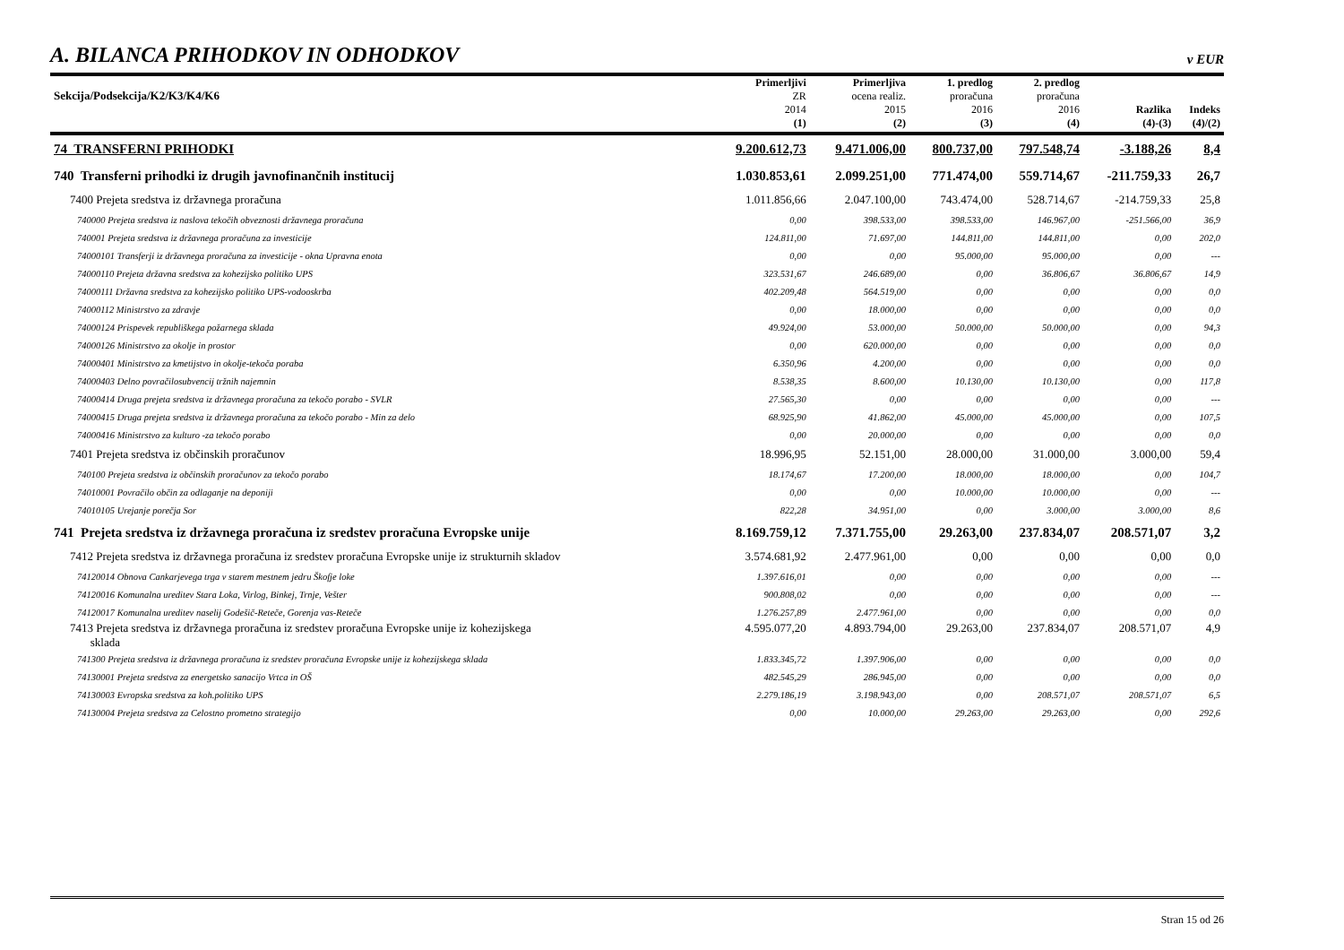A. BILANCA PRIHODKOV IN ODHODKOV
v EUR
| Sekcija/Podsekcija/K2/K3/K4/K6 | Primerljivi ZR 2014 | Primerljiva ocena realiz. 2015 | 1. predlog proračuna 2016 | 2. predlog proračuna 2016 | Razlika | Indeks |
| --- | --- | --- | --- | --- | --- | --- |
| | (1) | (2) | (3) | (4) | (4)-(3) | (4)/(2) |
| 74 TRANSFERNI PRIHODKI | 9.200.612,73 | 9.471.006,00 | 800.737,00 | 797.548,74 | -3.188,26 | 8,4 |
| 740 Transferni prihodki iz drugih javnofinančnih institucij | 1.030.853,61 | 2.099.251,00 | 771.474,00 | 559.714,67 | -211.759,33 | 26,7 |
| 7400 Prejeta sredstva iz državnega proračuna | 1.011.856,66 | 2.047.100,00 | 743.474,00 | 528.714,67 | -214.759,33 | 25,8 |
| 740000 Prejeta sredstva iz naslova tekočih obveznosti državnega proračuna | 0,00 | 398.533,00 | 398.533,00 | 146.967,00 | -251.566,00 | 36,9 |
| 740001 Prejeta sredstva iz državnega proračuna za investicije | 124.811,00 | 71.697,00 | 144.811,00 | 144.811,00 | 0,00 | 202,0 |
| 74000101 Transferji iz državnega proračuna za investicije - okna Upravna enota | 0,00 | 0,00 | 95.000,00 | 95.000,00 | 0,00 | --- |
| 74000110 Prejeta državna sredstva za kohezijsko politiko UPS | 323.531,67 | 246.689,00 | 0,00 | 36.806,67 | 36.806,67 | 14,9 |
| 74000111 Državna sredstva za kohezijsko politiko UPS-vodooskrba | 402.209,48 | 564.519,00 | 0,00 | 0,00 | 0,00 | 0,0 |
| 74000112 Ministrstvo za zdravje | 0,00 | 18.000,00 | 0,00 | 0,00 | 0,00 | 0,0 |
| 74000124 Prispevek republiškega požarnega sklada | 49.924,00 | 53.000,00 | 50.000,00 | 50.000,00 | 0,00 | 94,3 |
| 74000126 Ministrstvo za okolje in prostor | 0,00 | 620.000,00 | 0,00 | 0,00 | 0,00 | 0,0 |
| 74000401 Ministrstvo za kmetijstvo in okolje-tekoča poraba | 6.350,96 | 4.200,00 | 0,00 | 0,00 | 0,00 | 0,0 |
| 74000403 Delno povračilosubvencij tržnih najemnin | 8.538,35 | 8.600,00 | 10.130,00 | 10.130,00 | 0,00 | 117,8 |
| 74000414 Druga prejeta sredstva iz državnega proračuna za tekočo porabo - SVLR | 27.565,30 | 0,00 | 0,00 | 0,00 | 0,00 | --- |
| 74000415 Druga prejeta sredstva iz državnega proračuna za tekočo porabo - Min za delo | 68.925,90 | 41.862,00 | 45.000,00 | 45.000,00 | 0,00 | 107,5 |
| 74000416 Ministrstvo za kulturo -za tekočo porabo | 0,00 | 20.000,00 | 0,00 | 0,00 | 0,00 | 0,0 |
| 7401 Prejeta sredstva iz občinskih proračunov | 18.996,95 | 52.151,00 | 28.000,00 | 31.000,00 | 3.000,00 | 59,4 |
| 740100 Prejeta sredstva iz občinskih proračunov za tekočo porabo | 18.174,67 | 17.200,00 | 18.000,00 | 18.000,00 | 0,00 | 104,7 |
| 74010001 Povračilo občin za odlaganje na deponiji | 0,00 | 0,00 | 10.000,00 | 10.000,00 | 0,00 | --- |
| 74010105 Urejanje porečja Sor | 822,28 | 34.951,00 | 0,00 | 3.000,00 | 3.000,00 | 8,6 |
| 741 Prejeta sredstva iz državnega proračuna iz sredstev proračuna Evropske unije | 8.169.759,12 | 7.371.755,00 | 29.263,00 | 237.834,07 | 208.571,07 | 3,2 |
| 7412 Prejeta sredstva iz državnega proračuna iz sredstev proračuna Evropske unije iz strukturnih skladov | 3.574.681,92 | 2.477.961,00 | 0,00 | 0,00 | 0,00 | 0,0 |
| 74120014 Obnova Cankarjevega trga v starem mestnem jedru Škofje loke | 1.397.616,01 | 0,00 | 0,00 | 0,00 | 0,00 | --- |
| 74120016 Komunalna ureditev Stara Loka, Virlog, Binkej, Trnje, Vešter | 900.808,02 | 0,00 | 0,00 | 0,00 | 0,00 | --- |
| 74120017 Komunalna ureditev naselij Godešič-Reteče, Gorenja vas-Reteče | 1.276.257,89 | 2.477.961,00 | 0,00 | 0,00 | 0,00 | 0,0 |
| 7413 Prejeta sredstva iz državnega proračuna iz sredstev proračuna Evropske unije iz kohezijskega sklada | 4.595.077,20 | 4.893.794,00 | 29.263,00 | 237.834,07 | 208.571,07 | 4,9 |
| 741300 Prejeta sredstva iz državnega proračuna iz sredstev proračuna Evropske unije iz kohezijskega sklada | 1.833.345,72 | 1.397.906,00 | 0,00 | 0,00 | 0,00 | 0,0 |
| 74130001 Prejeta sredstva za energetsko sanacijo Vrtca in OŠ | 482.545,29 | 286.945,00 | 0,00 | 0,00 | 0,00 | 0,0 |
| 74130003 Evropska sredstva za koh.politiko UPS | 2.279.186,19 | 3.198.943,00 | 0,00 | 208.571,07 | 208.571,07 | 6,5 |
| 74130004 Prejeta sredstva za Celostno prometno strategijo | 0,00 | 10.000,00 | 29.263,00 | 29.263,00 | 0,00 | 292,6 |
Stran 15 od 26